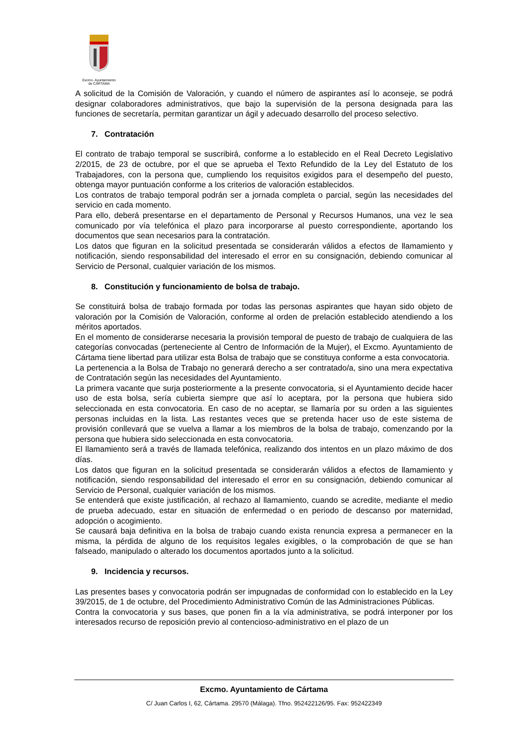Excmo. Ayuntamiento
de CÁRTAMA
A solicitud de la Comisión de Valoración, y cuando el número de aspirantes así lo aconseje, se podrá designar colaboradores administrativos, que bajo la supervisión de la persona designada para las funciones de secretaría, permitan garantizar un ágil y adecuado desarrollo del proceso selectivo.
7. Contratación
El contrato de trabajo temporal se suscribirá, conforme a lo establecido en el Real Decreto Legislativo 2/2015, de 23 de octubre, por el que se aprueba el Texto Refundido de la Ley del Estatuto de los Trabajadores, con la persona que, cumpliendo los requisitos exigidos para el desempeño del puesto, obtenga mayor puntuación conforme a los criterios de valoración establecidos.
Los contratos de trabajo temporal podrán ser a jornada completa o parcial, según las necesidades del servicio en cada momento.
Para ello, deberá presentarse en el departamento de Personal y Recursos Humanos, una vez le sea comunicado por vía telefónica el plazo para incorporarse al puesto correspondiente, aportando los documentos que sean necesarios para la contratación.
Los datos que figuran en la solicitud presentada se considerarán válidos a efectos de llamamiento y notificación, siendo responsabilidad del interesado el error en su consignación, debiendo comunicar al Servicio de Personal, cualquier variación de los mismos.
8. Constitución y funcionamiento de bolsa de trabajo.
Se constituirá bolsa de trabajo formada por todas las personas aspirantes que hayan sido objeto de valoración por la Comisión de Valoración, conforme al orden de prelación establecido atendiendo a los méritos aportados.
En el momento de considerarse necesaria la provisión temporal de puesto de trabajo de cualquiera de las categorías convocadas (perteneciente al Centro de Información de la Mujer), el Excmo. Ayuntamiento de Cártama tiene libertad para utilizar esta Bolsa de trabajo que se constituya conforme a esta convocatoria.
La pertenencia a la Bolsa de Trabajo no generará derecho a ser contratado/a, sino una mera expectativa de Contratación según las necesidades del Ayuntamiento.
La primera vacante que surja posteriormente a la presente convocatoria, si el Ayuntamiento decide hacer uso de esta bolsa, sería cubierta siempre que así lo aceptara, por la persona que hubiera sido seleccionada en esta convocatoria. En caso de no aceptar, se llamaría por su orden a las siguientes personas incluidas en la lista. Las restantes veces que se pretenda hacer uso de este sistema de provisión conllevará que se vuelva a llamar a los miembros de la bolsa de trabajo, comenzando por la persona que hubiera sido seleccionada en esta convocatoria.
El llamamiento será a través de llamada telefónica, realizando dos intentos en un plazo máximo de dos días.
Los datos que figuran en la solicitud presentada se considerarán válidos a efectos de llamamiento y notificación, siendo responsabilidad del interesado el error en su consignación, debiendo comunicar al Servicio de Personal, cualquier variación de los mismos.
Se entenderá que existe justificación, al rechazo al llamamiento, cuando se acredite, mediante el medio de prueba adecuado, estar en situación de enfermedad o en periodo de descanso por maternidad, adopción o acogimiento.
Se causará baja definitiva en la bolsa de trabajo cuando exista renuncia expresa a permanecer en la misma, la pérdida de alguno de los requisitos legales exigibles, o la comprobación de que se han falseado, manipulado o alterado los documentos aportados junto a la solicitud.
9. Incidencia y recursos.
Las presentes bases y convocatoria podrán ser impugnadas de conformidad con lo establecido en la Ley 39/2015, de 1 de octubre, del Procedimiento Administrativo Común de las Administraciones Públicas.
Contra la convocatoria y sus bases, que ponen fin a la vía administrativa, se podrá interponer por los interesados recurso de reposición previo al contencioso-administrativo en el plazo de un
Excmo. Ayuntamiento de Cártama
C/ Juan Carlos I, 62, Cártama. 29570 (Málaga). Tfno. 952422126/95. Fax: 952422349